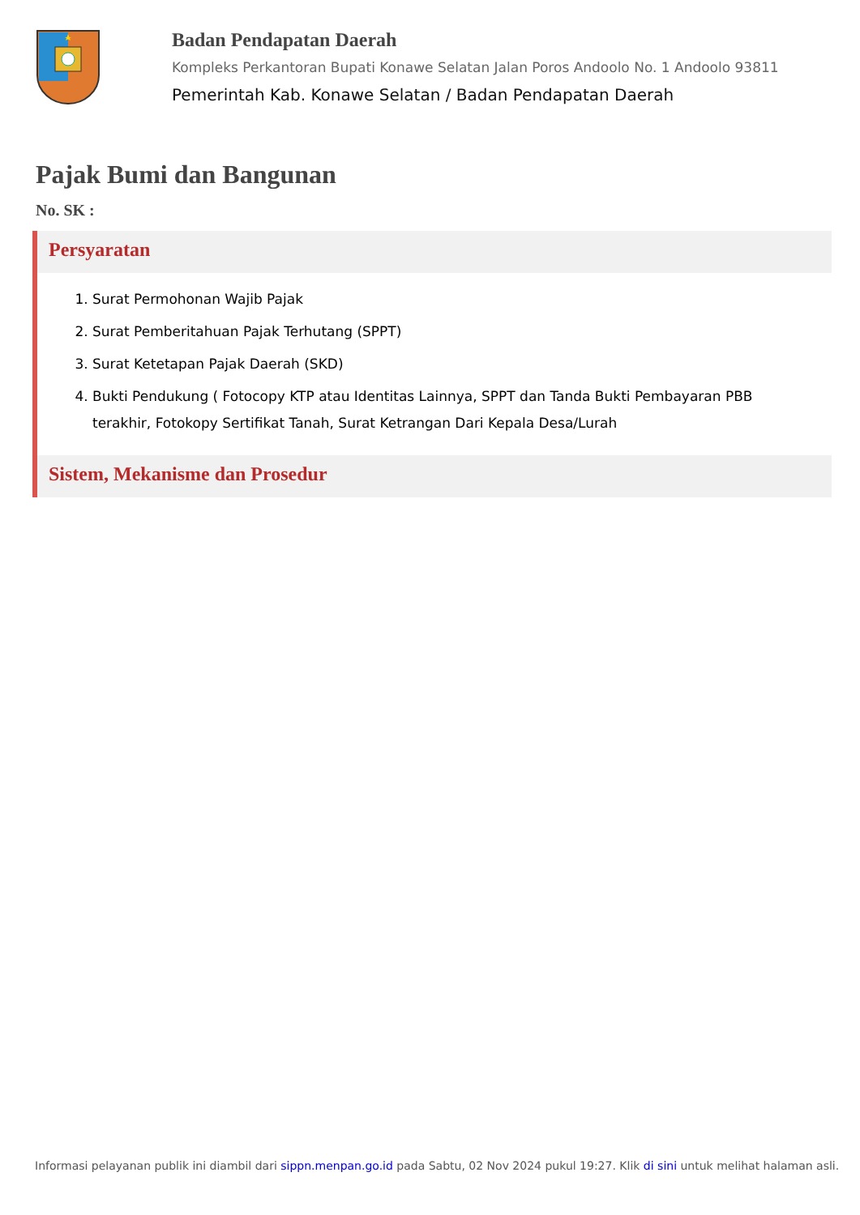Badan Pendapatan Daerah
Kompleks Perkantoran Bupati Konawe Selatan Jalan Poros Andoolo No. 1 Andoolo 93811
Pemerintah Kab. Konawe Selatan / Badan Pendapatan Daerah
Pajak Bumi dan Bangunan
No. SK :
Persyaratan
1. Surat Permohonan Wajib Pajak
2. Surat Pemberitahuan Pajak Terhutang (SPPT)
3. Surat Ketetapan Pajak Daerah (SKD)
4. Bukti Pendukung ( Fotocopy KTP atau Identitas Lainnya, SPPT dan Tanda Bukti Pembayaran PBB terakhir, Fotokopy Sertifikat Tanah, Surat Ketrangan Dari Kepala Desa/Lurah
Sistem, Mekanisme dan Prosedur
Informasi pelayanan publik ini diambil dari sippn.menpan.go.id pada Sabtu, 02 Nov 2024 pukul 19:27. Klik di sini untuk melihat halaman asli.